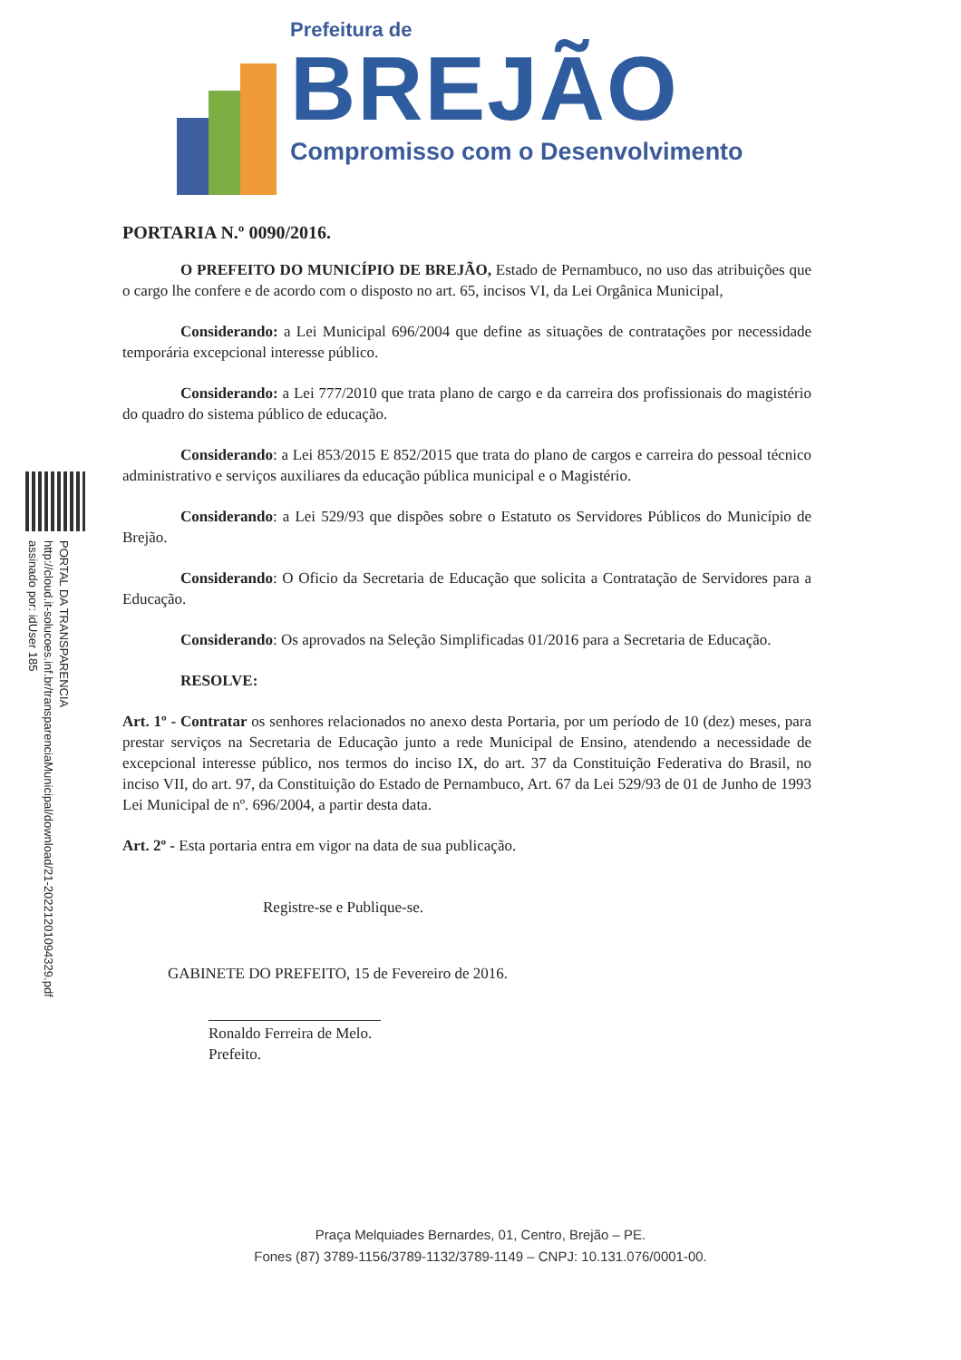PORTAL DA TRANSPARENCIA
http://cloud.it-solucoes.inf.br/transparenciaMunicipal/download/21-20221201094329.pdf
assinado por: idUser 185
Prefeitura de
BREJÃO
Compromisso com o Desenvolvimento
PORTARIA N.º 0090/2016.
O PREFEITO DO MUNICÍPIO DE BREJÃO, Estado de Pernambuco, no uso das atribuições que o cargo lhe confere e de acordo com o disposto no art. 65, incisos VI, da Lei Orgânica Municipal,
Considerando: a Lei Municipal 696/2004 que define as situações de contratações por necessidade temporária excepcional interesse público.
Considerando: a Lei 777/2010 que trata plano de cargo e da carreira dos profissionais do magistério do quadro do sistema público de educação.
Considerando: a Lei 853/2015 E 852/2015 que trata do plano de cargos e carreira do pessoal técnico administrativo e serviços auxiliares da educação pública municipal e o Magistério.
Considerando: a Lei 529/93 que dispões sobre o Estatuto os Servidores Públicos do Município de Brejão.
Considerando: O Oficio da Secretaria de Educação que solicita a Contratação de Servidores para a Educação.
Considerando: Os aprovados na Seleção Simplificadas 01/2016 para a Secretaria de Educação.
RESOLVE:
Art. 1º - Contratar os senhores relacionados no anexo desta Portaria, por um período de 10 (dez) meses, para prestar serviços na Secretaria de Educação junto a rede Municipal de Ensino, atendendo a necessidade de excepcional interesse público, nos termos do inciso IX, do art. 37 da Constituição Federativa do Brasil, no inciso VII, do art. 97, da Constituição do Estado de Pernambuco, Art. 67 da Lei 529/93 de 01 de Junho de 1993 Lei Municipal de nº. 696/2004, a partir desta data.
Art. 2º - Esta portaria entra em vigor na data de sua publicação.
Registre-se e Publique-se.
GABINETE DO PREFEITO, 15 de Fevereiro de 2016.
Ronaldo Ferreira de Melo.
Prefeito.
Praça Melquiades Bernardes, 01, Centro, Brejão – PE.
Fones (87) 3789-1156/3789-1132/3789-1149 – CNPJ: 10.131.076/0001-00.